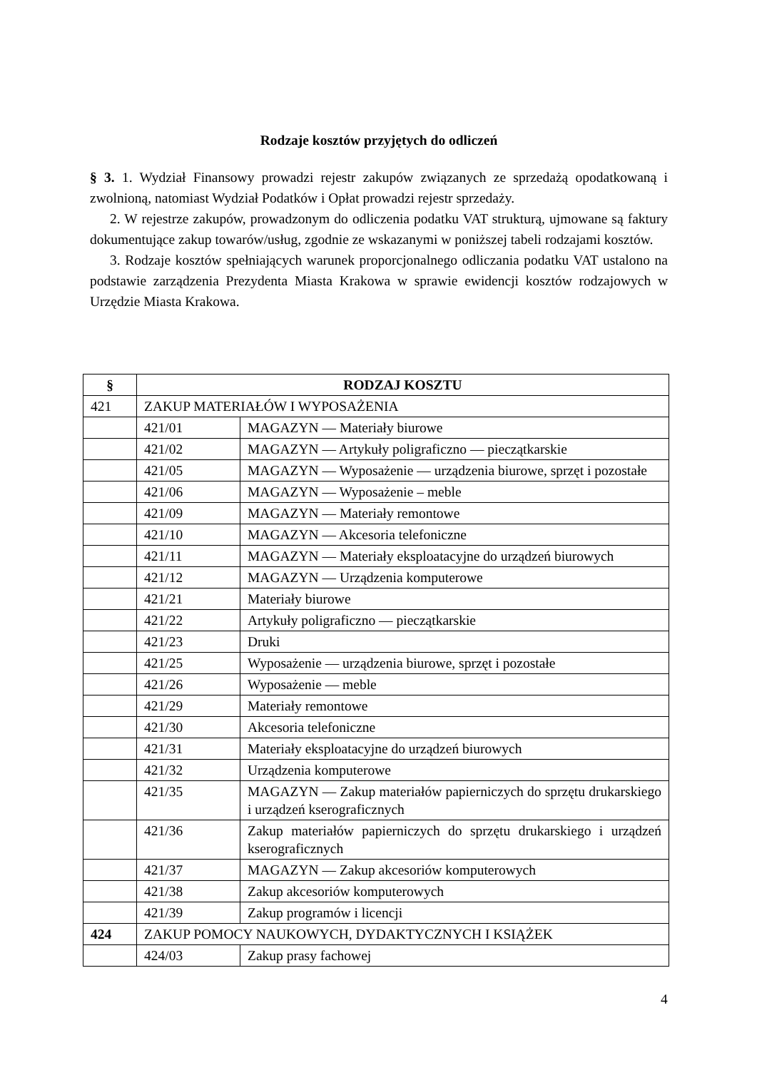Rodzaje kosztów przyjętych do odliczeń
§ 3. 1. Wydział Finansowy prowadzi rejestr zakupów związanych ze sprzedażą opodatkowaną i zwolnioną, natomiast Wydział Podatków i Opłat prowadzi rejestr sprzedaży.
2. W rejestrze zakupów, prowadzonym do odliczenia podatku VAT strukturą, ujmowane są faktury dokumentujące zakup towarów/usług, zgodnie ze wskazanymi w poniższej tabeli rodzajami kosztów.
3. Rodzaje kosztów spełniających warunek proporcjonalnego odliczania podatku VAT ustalono na podstawie zarządzenia Prezydenta Miasta Krakowa w sprawie ewidencji kosztów rodzajowych w Urzędzie Miasta Krakowa.
| § | RODZAJ KOSZTU | |
| --- | --- | --- |
| 421 | ZAKUP MATERIAŁÓW I WYPOSAŻENIA | |
| | 421/01 | MAGAZYN — Materiały biurowe |
| | 421/02 | MAGAZYN — Artykuły poligraficzno — pieczątkarskie |
| | 421/05 | MAGAZYN — Wyposażenie — urządzenia biurowe, sprzęt i pozostałe |
| | 421/06 | MAGAZYN — Wyposażenie – meble |
| | 421/09 | MAGAZYN — Materiały remontowe |
| | 421/10 | MAGAZYN — Akcesoria telefoniczne |
| | 421/11 | MAGAZYN — Materiały eksploatacyjne do urządzeń biurowych |
| | 421/12 | MAGAZYN — Urządzenia komputerowe |
| | 421/21 | Materiały biurowe |
| | 421/22 | Artykuły poligraficzno — pieczątkarskie |
| | 421/23 | Druki |
| | 421/25 | Wyposażenie — urządzenia biurowe, sprzęt i pozostałe |
| | 421/26 | Wyposażenie — meble |
| | 421/29 | Materiały remontowe |
| | 421/30 | Akcesoria telefoniczne |
| | 421/31 | Materiały eksploatacyjne do urządzeń biurowych |
| | 421/32 | Urządzenia komputerowe |
| | 421/35 | MAGAZYN — Zakup materiałów papierniczych do sprzętu drukarskiego i urządzeń kserograficznych |
| | 421/36 | Zakup materiałów papierniczych do sprzętu drukarskiego i urządzeń kserograficznych |
| | 421/37 | MAGAZYN — Zakup akcesoriów komputerowych |
| | 421/38 | Zakup akcesoriów komputerowych |
| | 421/39 | Zakup programów i licencji |
| 424 | ZAKUP POMOCY NAUKOWYCH, DYDAKTYCZNYCH I KSIĄŻEK | |
| | 424/03 | Zakup prasy fachowej |
4